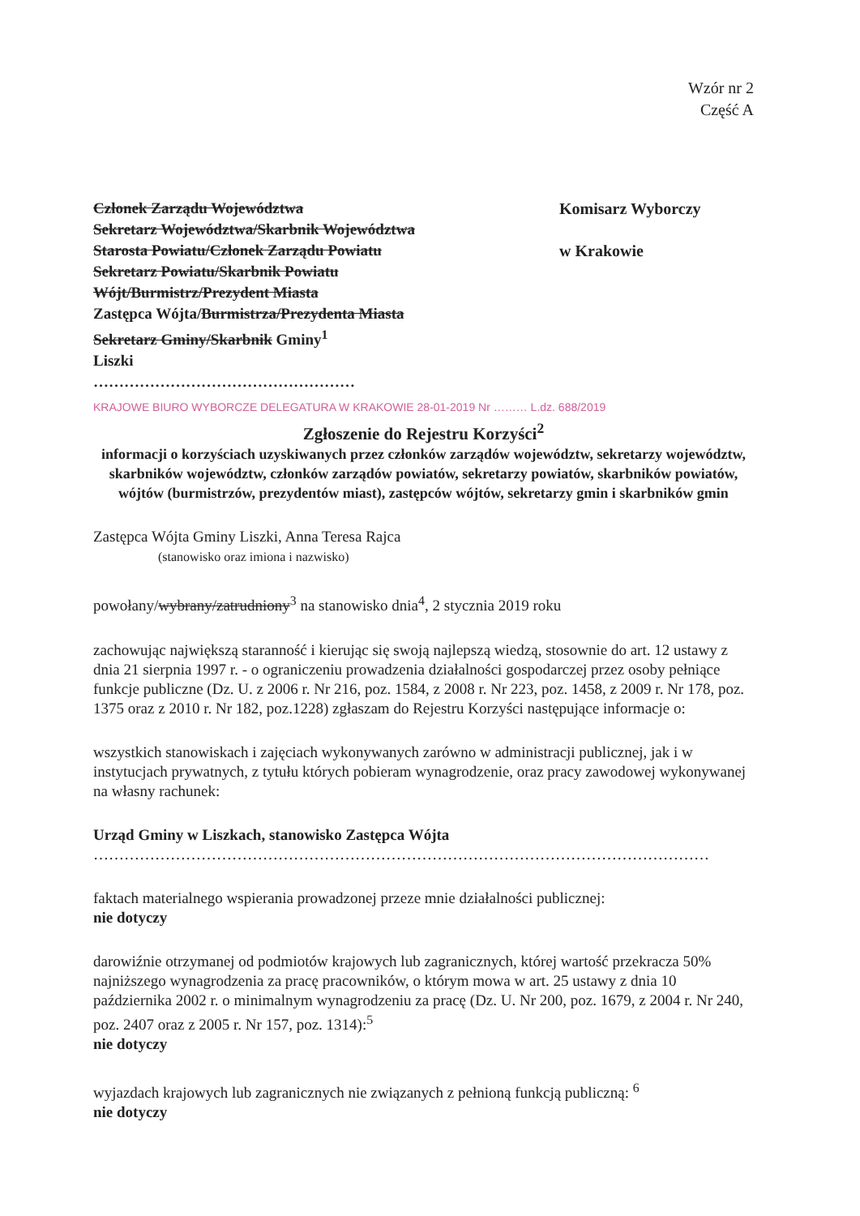Wzór nr 2
Część A
Członek Zarządu Województwa
Sekretarz Województwa/Skarbnik Województwa
Starosta Powiatu/Członek Zarządu Powiatu
Sekretarz Powiatu/Skarbnik Powiatu
Wójt/Burmistrz/Prezydent Miasta
Zastępca Wójta/Burmistrza/Prezydenta Miasta
Sekretarz Gminy/Skarbnik Gminy<sup>1</sup>
Liszki
……………………………………………
Komisarz Wyborczy
w Krakowie
KRAJOWE BIURO WYBORCZE DELEGATURA W KRAKOWIE 28-01-2019 Nr ……… L.dz. 688/2019
Zgłoszenie do Rejestru Korzyści<sup>2</sup>
informacji o korzyściach uzyskiwanych przez członków zarządów województw, sekretarzy województw, skarbników województw, członków zarządów powiatów, sekretarzy powiatów, skarbników powiatów, wójtów (burmistrzów, prezydentów miast), zastępców wójtów, sekretarzy gmin i skarbników gmin
Zastępca Wójta Gminy Liszki, Anna Teresa Rajca
(stanowisko oraz imiona i nazwisko)
powołany/wybrany/zatrudniony<sup>3</sup> na stanowisko dnia<sup>4</sup>, 2 stycznia 2019 roku
zachowując największą staranność i kierując się swoją najlepszą wiedzą, stosownie do art. 12 ustawy z dnia 21 sierpnia 1997 r. - o ograniczeniu prowadzenia działalności gospodarczej przez osoby pełniące funkcje publiczne (Dz. U. z 2006 r. Nr 216, poz. 1584, z 2008 r. Nr 223, poz. 1458, z 2009 r. Nr 178, poz. 1375 oraz z 2010 r. Nr 182, poz.1228) zgłaszam do Rejestru Korzyści następujące informacje o:
wszystkich stanowiskach i zajęciach wykonywanych zarówno w administracji publicznej, jak i w instytucjach prywatnych, z tytułu których pobieram wynagrodzenie, oraz pracy zawodowej wykonywanej na własny rachunek:
Urząd Gminy w Liszkach, stanowisko Zastępca Wójta
…………………………………………………………………………………………………………
faktach materialnego wspierania prowadzonej przeze mnie działalności publicznej:
nie dotyczy
darowiźnie otrzymanej od podmiotów krajowych lub zagranicznych, której wartość przekracza 50% najniższego wynagrodzenia za pracę pracowników, o którym mowa w art. 25 ustawy z dnia 10 października 2002 r. o minimalnym wynagrodzeniu za pracę (Dz. U. Nr 200, poz. 1679, z 2004 r. Nr 240, poz. 2407 oraz z 2005 r. Nr 157, poz. 1314):<sup>5</sup>
nie dotyczy
wyjazdach krajowych lub zagranicznych nie związanych z pełnioną funkcją publiczną: <sup>6</sup>
nie dotyczy